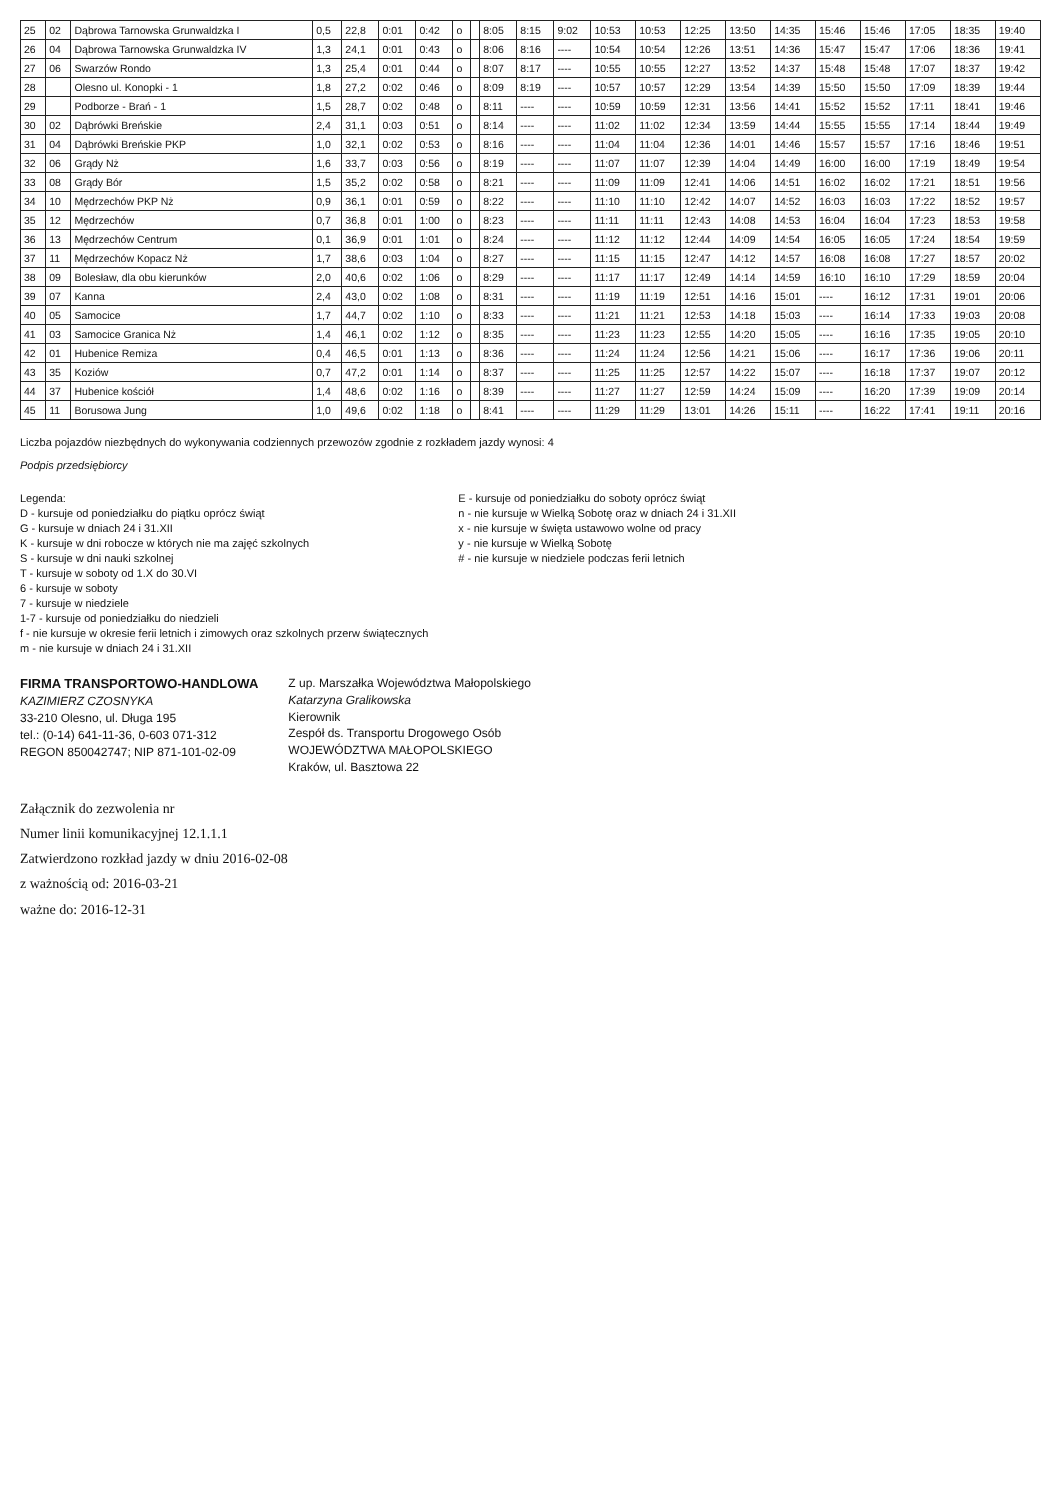| 25 | 02 | Dąbrowa Tarnowska Grunwaldzka I | 0,5 | 22,8 | 0:01 | 0:42 | o | | 8:05 | 8:15 | 9:02 | 10:53 | 10:53 | 12:25 | 13:50 | 14:35 | 15:46 | 15:46 | 17:05 | 18:35 | 19:40 |
| 26 | 04 | Dąbrowa Tarnowska Grunwaldzka IV | 1,3 | 24,1 | 0:01 | 0:43 | o | | 8:06 | 8:16 | ---- | 10:54 | 10:54 | 12:26 | 13:51 | 14:36 | 15:47 | 15:47 | 17:06 | 18:36 | 19:41 |
| 27 | 06 | Swarzów Rondo | 1,3 | 25,4 | 0:01 | 0:44 | o | | 8:07 | 8:17 | ---- | 10:55 | 10:55 | 12:27 | 13:52 | 14:37 | 15:48 | 15:48 | 17:07 | 18:37 | 19:42 |
| 28 | | Olesno ul. Konopki - 1 | 1,8 | 27,2 | 0:02 | 0:46 | o | | 8:09 | 8:19 | ---- | 10:57 | 10:57 | 12:29 | 13:54 | 14:39 | 15:50 | 15:50 | 17:09 | 18:39 | 19:44 |
| 29 | | Podborze - Brań - 1 | 1,5 | 28,7 | 0:02 | 0:48 | o | | 8:11 | ---- | ---- | 10:59 | 10:59 | 12:31 | 13:56 | 14:41 | 15:52 | 15:52 | 17:11 | 18:41 | 19:46 |
| 30 | 02 | Dąbrówki Breńskie | 2,4 | 31,1 | 0:03 | 0:51 | o | | 8:14 | ---- | ---- | 11:02 | 11:02 | 12:34 | 13:59 | 14:44 | 15:55 | 15:55 | 17:14 | 18:44 | 19:49 |
| 31 | 04 | Dąbrówki Breńskie PKP | 1,0 | 32,1 | 0:02 | 0:53 | o | | 8:16 | ---- | ---- | 11:04 | 11:04 | 12:36 | 14:01 | 14:46 | 15:57 | 15:57 | 17:16 | 18:46 | 19:51 |
| 32 | 06 | Grądy Nż | 1,6 | 33,7 | 0:03 | 0:56 | o | | 8:19 | ---- | ---- | 11:07 | 11:07 | 12:39 | 14:04 | 14:49 | 16:00 | 16:00 | 17:19 | 18:49 | 19:54 |
| 33 | 08 | Grądy Bór | 1,5 | 35,2 | 0:02 | 0:58 | o | | 8:21 | ---- | ---- | 11:09 | 11:09 | 12:41 | 14:06 | 14:51 | 16:02 | 16:02 | 17:21 | 18:51 | 19:56 |
| 34 | 10 | Mędrzechów PKP Nż | 0,9 | 36,1 | 0:01 | 0:59 | o | | 8:22 | ---- | ---- | 11:10 | 11:10 | 12:42 | 14:07 | 14:52 | 16:03 | 16:03 | 17:22 | 18:52 | 19:57 |
| 35 | 12 | Mędrzechów | 0,7 | 36,8 | 0:01 | 1:00 | o | | 8:23 | ---- | ---- | 11:11 | 11:11 | 12:43 | 14:08 | 14:53 | 16:04 | 16:04 | 17:23 | 18:53 | 19:58 |
| 36 | 13 | Mędrzechów Centrum | 0,1 | 36,9 | 0:01 | 1:01 | o | | 8:24 | ---- | ---- | 11:12 | 11:12 | 12:44 | 14:09 | 14:54 | 16:05 | 16:05 | 17:24 | 18:54 | 19:59 |
| 37 | 11 | Mędrzechów Kopacz Nż | 1,7 | 38,6 | 0:03 | 1:04 | o | | 8:27 | ---- | ---- | 11:15 | 11:15 | 12:47 | 14:12 | 14:57 | 16:08 | 16:08 | 17:27 | 18:57 | 20:02 |
| 38 | 09 | Bolesław, dla obu kierunków | 2,0 | 40,6 | 0:02 | 1:06 | o | | 8:29 | ---- | ---- | 11:17 | 11:17 | 12:49 | 14:14 | 14:59 | 16:10 | 16:10 | 17:29 | 18:59 | 20:04 |
| 39 | 07 | Kanna | 2,4 | 43,0 | 0:02 | 1:08 | o | | 8:31 | ---- | ---- | 11:19 | 11:19 | 12:51 | 14:16 | 15:01 | ---- | 16:12 | 17:31 | 19:01 | 20:06 |
| 40 | 05 | Samocice | 1,7 | 44,7 | 0:02 | 1:10 | o | | 8:33 | ---- | ---- | 11:21 | 11:21 | 12:53 | 14:18 | 15:03 | ---- | 16:14 | 17:33 | 19:03 | 20:08 |
| 41 | 03 | Samocice Granica Nż | 1,4 | 46,1 | 0:02 | 1:12 | o | | 8:35 | ---- | ---- | 11:23 | 11:23 | 12:55 | 14:20 | 15:05 | ---- | 16:16 | 17:35 | 19:05 | 20:10 |
| 42 | 01 | Hubenice Remiza | 0,4 | 46,5 | 0:01 | 1:13 | o | | 8:36 | ---- | ---- | 11:24 | 11:24 | 12:56 | 14:21 | 15:06 | ---- | 16:17 | 17:36 | 19:06 | 20:11 |
| 43 | 35 | Koziów | 0,7 | 47,2 | 0:01 | 1:14 | o | | 8:37 | ---- | ---- | 11:25 | 11:25 | 12:57 | 14:22 | 15:07 | ---- | 16:18 | 17:37 | 19:07 | 20:12 |
| 44 | 37 | Hubenice kościół | 1,4 | 48,6 | 0:02 | 1:16 | o | | 8:39 | ---- | ---- | 11:27 | 11:27 | 12:59 | 14:24 | 15:09 | ---- | 16:20 | 17:39 | 19:09 | 20:14 |
| 45 | 11 | Borusowa Jung | 1,0 | 49,6 | 0:02 | 1:18 | o | | 8:41 | ---- | ---- | 11:29 | 11:29 | 13:01 | 14:26 | 15:11 | ---- | 16:22 | 17:41 | 19:11 | 20:16 |
Liczba pojazdów niezbędnych do wykonywania codziennych przewozów zgodnie z rozkładem jazdy wynosi: 4
Podpis przedsiębiorcy
Legenda:
D - kursuje od poniedziałku do piątku oprócz świąt
G - kursuje w dniach 24 i 31.XII
K - kursuje w dni robocze w których nie ma zajęć szkolnych
S - kursuje w dni nauki szkolnej
T - kursuje w soboty od 1.X do 30.VI
6 - kursuje w soboty
7 - kursuje w niedziele
1-7 - kursuje od poniedziałku do niedzieli
f - nie kursuje w okresie ferii letnich i zimowych oraz szkolnych przerw świątecznych
m - nie kursuje w dniach 24 i 31.XII
E - kursuje od poniedziałku do soboty oprócz świąt
n - nie kursuje w Wielką Sobotę oraz w dniach 24 i 31.XII
x - nie kursuje w święta ustawowo wolne od pracy
y - nie kursuje w Wielką Sobotę
# - nie kursuje w niedziele podczas ferii letnich
FIRMA TRANSPORTOWO-HANDLOWA
KAZIMIERZ CZOSNYKA
33-210 Olesno, ul. Długa 195
tel.: (0-14) 641-11-36, 0-603 071-312
REGON 850042747; NIP 871-101-02-09
Z up. Marszałka Województwa Małopolskiego
Katarzyna Gralikowska
Kierownik
Zespół ds. Transportu Drogowego Osób
WOJEWÓDZTWA MAŁOPOLSKIEGO
Kraków, ul. Basztowa 22
Załącznik do zezwolenia nr
Numer linii komunikacyjnej 12.1.1.1
Zatwierdzono rozkład jazdy w dniu 2016-02-08
z ważnością od: 2016-03-21
ważne do: 2016-12-31